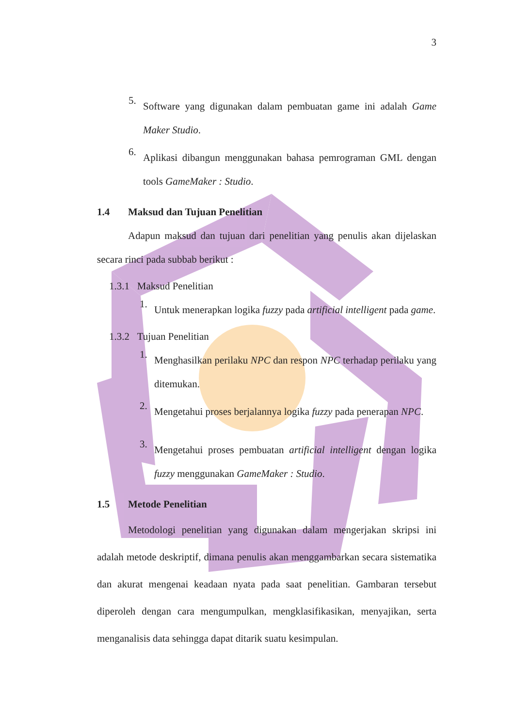3
5.
Software yang digunakan dalam pembuatan game ini adalah Game Maker Studio.
6.
Aplikasi dibangun menggunakan bahasa pemrograman GML dengan tools GameMaker : Studio.
1.4 Maksud dan Tujuan Penelitian
Adapun maksud dan tujuan dari penelitian yang penulis akan dijelaskan secara rinci pada subbab berikut :
1.3.1 Maksud Penelitian
1.
Untuk menerapkan logika fuzzy pada artificial intelligent pada game.
1.3.2 Tujuan Penelitian
1.
Menghasilkan perilaku NPC dan respon NPC terhadap perilaku yang ditemukan.
2.
Mengetahui proses berjalannya logika fuzzy pada penerapan NPC.
3.
Mengetahui proses pembuatan artificial intelligent dengan logika fuzzy menggunakan GameMaker : Studio.
1.5 Metode Penelitian
Metodologi penelitian yang digunakan dalam mengerjakan skripsi ini adalah metode deskriptif, dimana penulis akan menggambarkan secara sistematika dan akurat mengenai keadaan nyata pada saat penelitian. Gambaran tersebut diperoleh dengan cara mengumpulkan, mengklasifikasikan, menyajikan, serta menganalisis data sehingga dapat ditarik suatu kesimpulan.